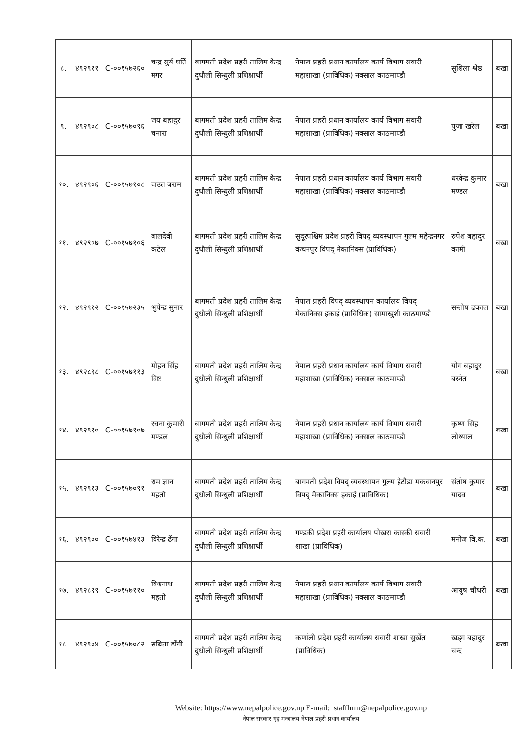| ८. | ४९२९११ | C-००१५७२६० | चन्द्र सुर्य घर्ति मगर | बागमती प्रदेश प्रहरी तालिम केन्द्र दुधौली सिन्धुली प्रशिक्षार्थी | नेपाल प्रहरी प्रधान कार्यालय कार्य विभाग सवारी महाशाखा (प्राविधिक) नक्साल काठमाण्डौ | सुशिला श्रेष्ठ | बखा |
| ९. | ४९२९०८ | C-००१५७०९६ | जय बहादुर चनारा | बागमती प्रदेश प्रहरी तालिम केन्द्र दुधौली सिन्धुली प्रशिक्षार्थी | नेपाल प्रहरी प्रधान कार्यालय कार्य विभाग सवारी महाशाखा (प्राविधिक) नक्साल काठमाण्डौ | पुजा खरेल | बखा |
| १०. | ४९२९०६ | C-००१५७१०८ | दाउत बराम | बागमती प्रदेश प्रहरी तालिम केन्द्र दुधौली सिन्धुली प्रशिक्षार्थी | नेपाल प्रहरी प्रधान कार्यालय कार्य विभाग सवारी महाशाखा (प्राविधिक) नक्साल काठमाण्डौ | धरवेन्द्र कुमार मण्डल | बखा |
| ११. | ४९२९०७ | C-००१५७१०६ | बालदेवी कटेल | बागमती प्रदेश प्रहरी तालिम केन्द्र दुधौली सिन्धुली प्रशिक्षार्थी | सुदूरपश्चिम प्रदेश प्रहरी विपद् व्यवस्थापन गुल्म महेन्द्रनगर कंचनपुर विपद् मेकानिक्स (प्राविधिक) | रुपेश बहादुर कामी | बखा |
| १२. | ४९२९१२ | C-००१५७२३५ | भुपेन्द्र सुनार | बागमती प्रदेश प्रहरी तालिम केन्द्र दुधौली सिन्धुली प्रशिक्षार्थी | नेपाल प्रहरी विपद् व्यवस्थापन कार्यालय विपद् मेकानिक्स इकाई (प्राविधिक) सामाखुशी काठमाण्डौ | सन्तोष ढकाल | बखा |
| १३. | ४९२८९८ | C-००१५७११३ | मोहन सिंह विष्ट | बागमती प्रदेश प्रहरी तालिम केन्द्र दुधौली सिन्धुली प्रशिक्षार्थी | नेपाल प्रहरी प्रधान कार्यालय कार्य विभाग सवारी महाशाखा (प्राविधिक) नक्साल काठमाण्डौ | योग बहादुर बस्नेत | बखा |
| १४. | ४९२९१० | C-००१५७१०७ | रचना कुमारी मण्डल | बागमती प्रदेश प्रहरी तालिम केन्द्र दुधौली सिन्धुली प्रशिक्षार्थी | नेपाल प्रहरी प्रधान कार्यालय कार्य विभाग सवारी महाशाखा (प्राविधिक) नक्साल काठमाण्डौ | कृष्ण सिह लोथ्याल | बखा |
| १५. | ४९२९१३ | C-००१५७०९१ | राम ज्ञान महतो | बागमती प्रदेश प्रहरी तालिम केन्द्र दुधौली सिन्धुली प्रशिक्षार्थी | बागमती प्रदेश विपद् व्यवस्थापन गुल्म हेटौडा मकवानपुर विपद् मेकानिक्स इकाई (प्राविधिक) | संतोष कुमार यादव | बखा |
| १६. | ४९२९०० | C-००१५७४१३ | विरेन्द्र ढेंगा | बागमती प्रदेश प्रहरी तालिम केन्द्र दुधौली सिन्धुली प्रशिक्षार्थी | गण्डकी प्रदेश प्रहरी कार्यालय पोखरा कास्की सवारी शाखा (प्राविधिक) | मनोज वि.क. | बखा |
| १७. | ४९२८९९ | C-००१५७११० | विश्वनाथ महतो | बागमती प्रदेश प्रहरी तालिम केन्द्र दुधौली सिन्धुली प्रशिक्षार्थी | नेपाल प्रहरी प्रधान कार्यालय कार्य विभाग सवारी महाशाखा (प्राविधिक) नक्साल काठमाण्डौ | आयुष चौधरी | बखा |
| १८. | ४९२९०४ | C-००१५७०८२ | सबिता डाँगी | बागमती प्रदेश प्रहरी तालिम केन्द्र दुधौली सिन्धुली प्रशिक्षार्थी | कर्णाली प्रदेश प्रहरी कार्यालय सवारी शाखा सुर्खेत (प्राविधिक) | खड्ग बहादुर चन्द | बखा |
Website: https://www.nepalpolice.gov.np E-mail: staffhrm@nepalpolice.gov.np
नेपाल सरकार गृह मन्त्रालय नेपाल प्रहरी प्रधान कार्यालय